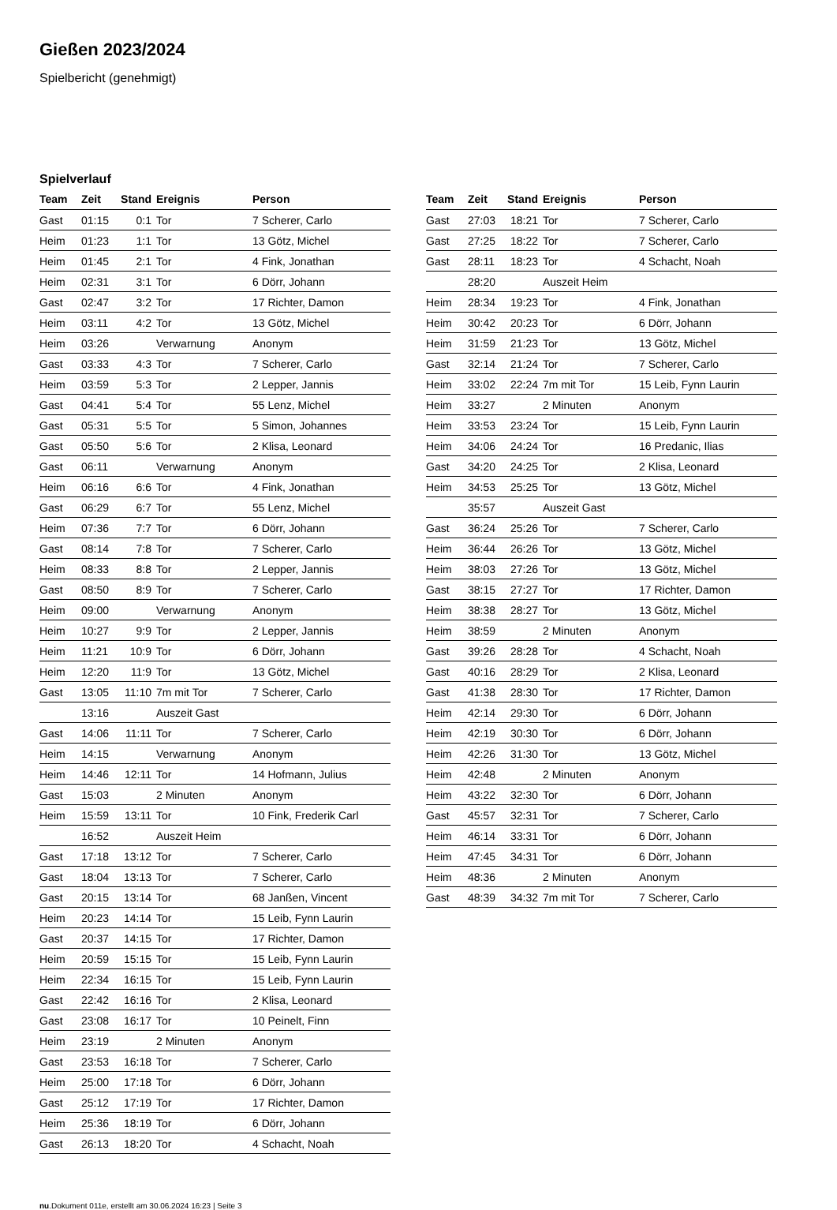Gießen 2023/2024
Spielbericht (genehmigt)
Spielverlauf
| Team | Zeit | Stand | Ereignis | Person |
| --- | --- | --- | --- | --- |
| Gast | 01:15 | 0:1 | Tor | 7 Scherer, Carlo |
| Heim | 01:23 | 1:1 | Tor | 13 Götz, Michel |
| Heim | 01:45 | 2:1 | Tor | 4 Fink, Jonathan |
| Heim | 02:31 | 3:1 | Tor | 6 Dörr, Johann |
| Gast | 02:47 | 3:2 | Tor | 17 Richter, Damon |
| Heim | 03:11 | 4:2 | Tor | 13 Götz, Michel |
| Heim | 03:26 | | Verwarnung | Anonym |
| Gast | 03:33 | 4:3 | Tor | 7 Scherer, Carlo |
| Heim | 03:59 | 5:3 | Tor | 2 Lepper, Jannis |
| Gast | 04:41 | 5:4 | Tor | 55 Lenz, Michel |
| Gast | 05:31 | 5:5 | Tor | 5 Simon, Johannes |
| Gast | 05:50 | 5:6 | Tor | 2 Klisa, Leonard |
| Gast | 06:11 | | Verwarnung | Anonym |
| Heim | 06:16 | 6:6 | Tor | 4 Fink, Jonathan |
| Gast | 06:29 | 6:7 | Tor | 55 Lenz, Michel |
| Heim | 07:36 | 7:7 | Tor | 6 Dörr, Johann |
| Gast | 08:14 | 7:8 | Tor | 7 Scherer, Carlo |
| Heim | 08:33 | 8:8 | Tor | 2 Lepper, Jannis |
| Gast | 08:50 | 8:9 | Tor | 7 Scherer, Carlo |
| Heim | 09:00 | | Verwarnung | Anonym |
| Heim | 10:27 | 9:9 | Tor | 2 Lepper, Jannis |
| Heim | 11:21 | 10:9 | Tor | 6 Dörr, Johann |
| Heim | 12:20 | 11:9 | Tor | 13 Götz, Michel |
| Gast | 13:05 | 11:10 | 7m mit Tor | 7 Scherer, Carlo |
| | 13:16 | | Auszeit Gast | |
| Gast | 14:06 | 11:11 | Tor | 7 Scherer, Carlo |
| Heim | 14:15 | | Verwarnung | Anonym |
| Heim | 14:46 | 12:11 | Tor | 14 Hofmann, Julius |
| Gast | 15:03 | | 2 Minuten | Anonym |
| Heim | 15:59 | 13:11 | Tor | 10 Fink, Frederik Carl |
| | 16:52 | | Auszeit Heim | |
| Gast | 17:18 | 13:12 | Tor | 7 Scherer, Carlo |
| Gast | 18:04 | 13:13 | Tor | 7 Scherer, Carlo |
| Gast | 20:15 | 13:14 | Tor | 68 Janßen, Vincent |
| Heim | 20:23 | 14:14 | Tor | 15 Leib, Fynn Laurin |
| Gast | 20:37 | 14:15 | Tor | 17 Richter, Damon |
| Heim | 20:59 | 15:15 | Tor | 15 Leib, Fynn Laurin |
| Heim | 22:34 | 16:15 | Tor | 15 Leib, Fynn Laurin |
| Gast | 22:42 | 16:16 | Tor | 2 Klisa, Leonard |
| Gast | 23:08 | 16:17 | Tor | 10 Peinelt, Finn |
| Heim | 23:19 | | 2 Minuten | Anonym |
| Gast | 23:53 | 16:18 | Tor | 7 Scherer, Carlo |
| Heim | 25:00 | 17:18 | Tor | 6 Dörr, Johann |
| Gast | 25:12 | 17:19 | Tor | 17 Richter, Damon |
| Heim | 25:36 | 18:19 | Tor | 6 Dörr, Johann |
| Gast | 26:13 | 18:20 | Tor | 4 Schacht, Noah |
| Team | Zeit | Stand | Ereignis | Person |
| --- | --- | --- | --- | --- |
| Gast | 27:03 | 18:21 | Tor | 7 Scherer, Carlo |
| Gast | 27:25 | 18:22 | Tor | 7 Scherer, Carlo |
| Gast | 28:11 | 18:23 | Tor | 4 Schacht, Noah |
| | 28:20 | | Auszeit Heim | |
| Heim | 28:34 | 19:23 | Tor | 4 Fink, Jonathan |
| Heim | 30:42 | 20:23 | Tor | 6 Dörr, Johann |
| Heim | 31:59 | 21:23 | Tor | 13 Götz, Michel |
| Gast | 32:14 | 21:24 | Tor | 7 Scherer, Carlo |
| Heim | 33:02 | 22:24 | 7m mit Tor | 15 Leib, Fynn Laurin |
| Heim | 33:27 | | 2 Minuten | Anonym |
| Heim | 33:53 | 23:24 | Tor | 15 Leib, Fynn Laurin |
| Heim | 34:06 | 24:24 | Tor | 16 Predanic, Ilias |
| Gast | 34:20 | 24:25 | Tor | 2 Klisa, Leonard |
| Heim | 34:53 | 25:25 | Tor | 13 Götz, Michel |
| | 35:57 | | Auszeit Gast | |
| Gast | 36:24 | 25:26 | Tor | 7 Scherer, Carlo |
| Heim | 36:44 | 26:26 | Tor | 13 Götz, Michel |
| Heim | 38:03 | 27:26 | Tor | 13 Götz, Michel |
| Gast | 38:15 | 27:27 | Tor | 17 Richter, Damon |
| Heim | 38:38 | 28:27 | Tor | 13 Götz, Michel |
| Heim | 38:59 | | 2 Minuten | Anonym |
| Gast | 39:26 | 28:28 | Tor | 4 Schacht, Noah |
| Gast | 40:16 | 28:29 | Tor | 2 Klisa, Leonard |
| Gast | 41:38 | 28:30 | Tor | 17 Richter, Damon |
| Heim | 42:14 | 29:30 | Tor | 6 Dörr, Johann |
| Heim | 42:19 | 30:30 | Tor | 6 Dörr, Johann |
| Heim | 42:26 | 31:30 | Tor | 13 Götz, Michel |
| Heim | 42:48 | | 2 Minuten | Anonym |
| Heim | 43:22 | 32:30 | Tor | 6 Dörr, Johann |
| Gast | 45:57 | 32:31 | Tor | 7 Scherer, Carlo |
| Heim | 46:14 | 33:31 | Tor | 6 Dörr, Johann |
| Heim | 47:45 | 34:31 | Tor | 6 Dörr, Johann |
| Heim | 48:36 | | 2 Minuten | Anonym |
| Gast | 48:39 | 34:32 | 7m mit Tor | 7 Scherer, Carlo |
nu.Dokument 011e, erstellt am 30.06.2024 16:23 | Seite 3